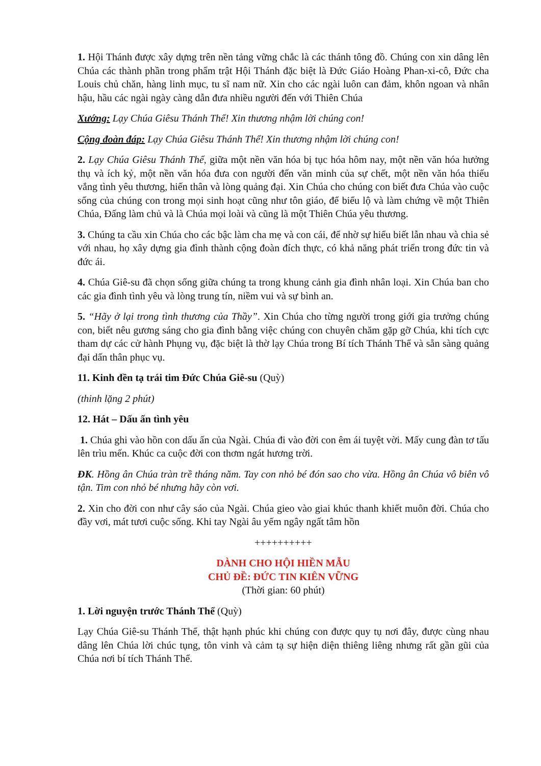1. Hội Thánh được xây dựng trên nền tảng vững chắc là các thánh tông đồ. Chúng con xin dâng lên Chúa các thành phần trong phẩm trật Hội Thánh đặc biệt là Đức Giáo Hoàng Phan-xi-cô, Đức cha Louis chủ chăn, hàng linh mục, tu sĩ nam nữ. Xin cho các ngài luôn can đảm, khôn ngoan và nhân hậu, hầu các ngài ngày càng dẫn đưa nhiều người đến với Thiên Chúa
Xướng: Lạy Chúa Giêsu Thánh Thể! Xin thương nhậm lời chúng con!
Cộng đoàn đáp: Lạy Chúa Giêsu Thánh Thể! Xin thương nhậm lời chúng con!
2. Lạy Chúa Giêsu Thánh Thể, giữa một nền văn hóa bị tục hóa hôm nay, một nền văn hóa hưởng thụ và ích kỷ, một nền văn hóa đưa con người đến văn minh của sự chết, một nền văn hóa thiếu vắng tình yêu thương, hiến thân và lòng quảng đại. Xin Chúa cho chúng con biết đưa Chúa vào cuộc sống của chúng con trong mọi sinh hoạt cũng như tôn giáo, để biểu lộ và làm chứng về một Thiên Chúa, Đấng làm chủ và là Chúa mọi loài và cũng là một Thiên Chúa yêu thương.
3. Chúng ta cầu xin Chúa cho các bậc làm cha mẹ và con cái, để nhờ sự hiểu biết lẫn nhau và chia sẻ với nhau, họ xây dựng gia đình thành cộng đoàn đích thực, có khả năng phát triển trong đức tin và đức ái.
4. Chúa Giê-su đã chọn sống giữa chúng ta trong khung cảnh gia đình nhân loại. Xin Chúa ban cho các gia đình tình yêu và lòng trung tín, niềm vui và sự bình an.
5. “Hãy ở lại trong tình thương của Thầy”. Xin Chúa cho từng người trong giới gia trưởng chúng con, biết nêu gương sáng cho gia đình bằng việc chúng con chuyên chăm gặp gỡ Chúa, khi tích cực tham dự các cử hành Phụng vụ, đặc biệt là thờ lạy Chúa trong Bí tích Thánh Thể và sẵn sàng quảng đại dấn thân phục vụ.
11. Kinh đền tạ trái tim Đức Chúa Giê-su (Quỳ)
(thinh lặng 2 phút)
12. Hát – Dấu ấn tình yêu
1. Chúa ghi vào hồn con dấu ấn của Ngài. Chúa đi vào đời con êm ái tuyệt vời. Mấy cung đàn tơ tấu lên trìu mến. Khúc ca cuộc đời con thơm ngát hương trời.
ĐK. Hồng ân Chúa tràn trề tháng năm. Tay con nhỏ bé đón sao cho vừa. Hồng ân Chúa vô biên vô tận. Tim con nhỏ bé nhưng hãy còn vơi.
2. Xin cho đời con như cây sáo của Ngài. Chúa gieo vào giai khúc thanh khiết muôn đời. Chúa cho đầy vơi, mát tươi cuộc sống. Khi tay Ngài âu yếm ngây ngất tâm hồn
++++++++++
DÀNH CHO HỘI HIỀN MẪU
CHỦ ĐỀ: ĐỨC TIN KIÊN VỮNG
(Thời gian: 60 phút)
1. Lời nguyện trước Thánh Thể (Quỳ)
Lạy Chúa Giê-su Thánh Thể, thật hạnh phúc khi chúng con được quy tụ nơi đây, được cùng nhau dâng lên Chúa lời chúc tụng, tôn vinh và cảm tạ sự hiện diện thiêng liêng nhưng rất gần gũi của Chúa nơi bí tích Thánh Thể.